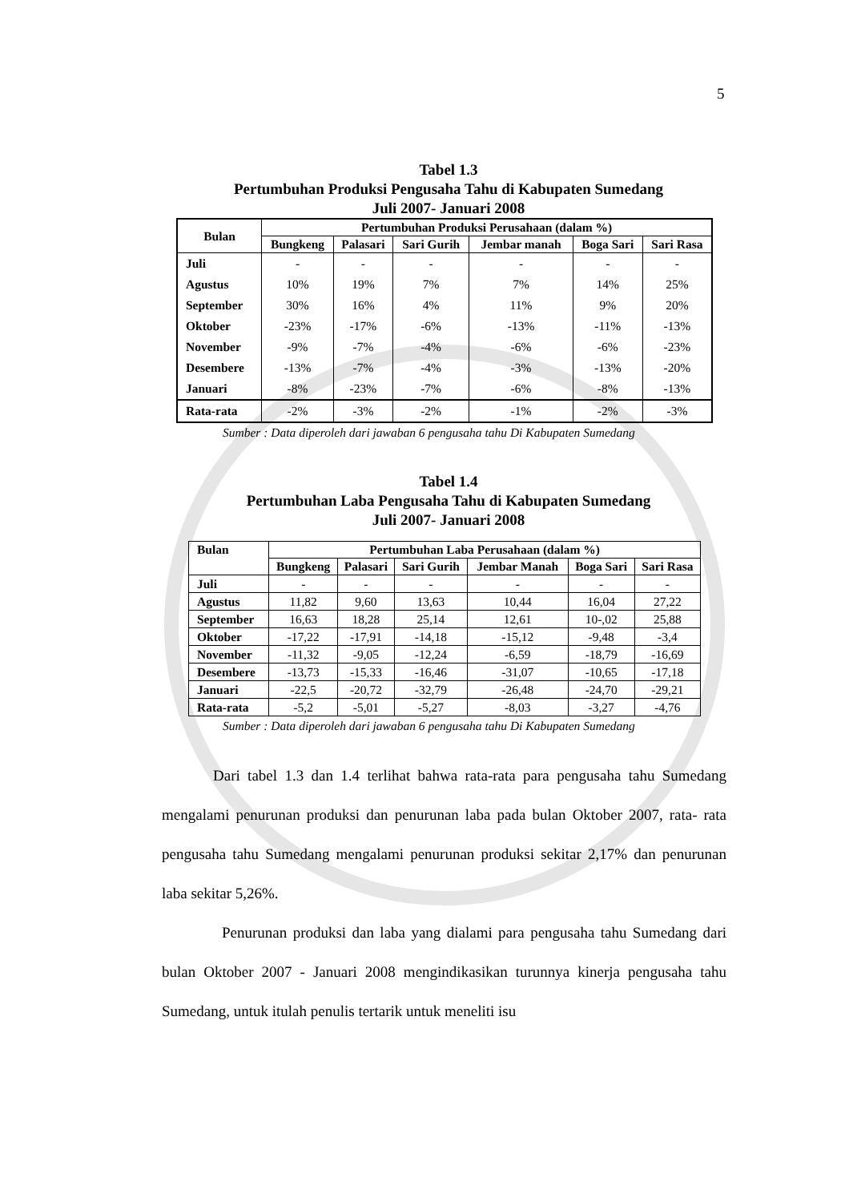5
Tabel 1.3
Pertumbuhan Produksi Pengusaha Tahu di Kabupaten Sumedang
Juli 2007- Januari 2008
| Bulan | Pertumbuhan Produksi Perusahaan (dalam %) | | | | | |
| --- | --- | --- | --- | --- | --- | --- |
| | Bungkeng | Palasari | Sari Gurih | Jembar manah | Boga Sari | Sari Rasa |
| Juli | - | - | - | - | - | - |
| Agustus | 10% | 19% | 7% | 7% | 14% | 25% |
| September | 30% | 16% | 4% | 11% | 9% | 20% |
| Oktober | -23% | -17% | -6% | -13% | -11% | -13% |
| November | -9% | -7% | -4% | -6% | -6% | -23% |
| Desembere | -13% | -7% | -4% | -3% | -13% | -20% |
| Januari | -8% | -23% | -7% | -6% | -8% | -13% |
| Rata-rata | -2% | -3% | -2% | -1% | -2% | -3% |
Sumber : Data diperoleh dari jawaban 6 pengusaha tahu Di Kabupaten Sumedang
Tabel 1.4
Pertumbuhan Laba Pengusaha Tahu di Kabupaten Sumedang
Juli 2007- Januari 2008
| Bulan | Pertumbuhan Laba Perusahaan (dalam %) | | | | | |
| --- | --- | --- | --- | --- | --- | --- |
| | Bungkeng | Palasari | Sari Gurih | Jembar Manah | Boga Sari | Sari Rasa |
| Juli | - | - | - | - | - | - |
| Agustus | 11,82 | 9,60 | 13,63 | 10,44 | 16,04 | 27,22 |
| September | 16,63 | 18,28 | 25,14 | 12,61 | 10-,02 | 25,88 |
| Oktober | -17,22 | -17,91 | -14,18 | -15,12 | -9,48 | -3,4 |
| November | -11,32 | -9,05 | -12,24 | -6,59 | -18,79 | -16,69 |
| Desembere | -13,73 | -15,33 | -16,46 | -31,07 | -10,65 | -17,18 |
| Januari | -22,5 | -20,72 | -32,79 | -26,48 | -24,70 | -29,21 |
| Rata-rata | -5,2 | -5,01 | -5,27 | -8,03 | -3,27 | -4,76 |
Sumber : Data diperoleh dari jawaban 6 pengusaha tahu Di Kabupaten Sumedang
Dari tabel 1.3 dan 1.4 terlihat bahwa rata-rata para pengusaha tahu Sumedang mengalami penurunan produksi dan penurunan laba pada bulan Oktober 2007, rata- rata pengusaha tahu Sumedang mengalami penurunan produksi sekitar 2,17% dan penurunan laba sekitar 5,26%.
Penurunan produksi dan laba yang dialami para pengusaha tahu Sumedang dari bulan Oktober 2007 - Januari 2008 mengindikasikan turunnya kinerja pengusaha tahu Sumedang, untuk itulah penulis tertarik untuk meneliti isu